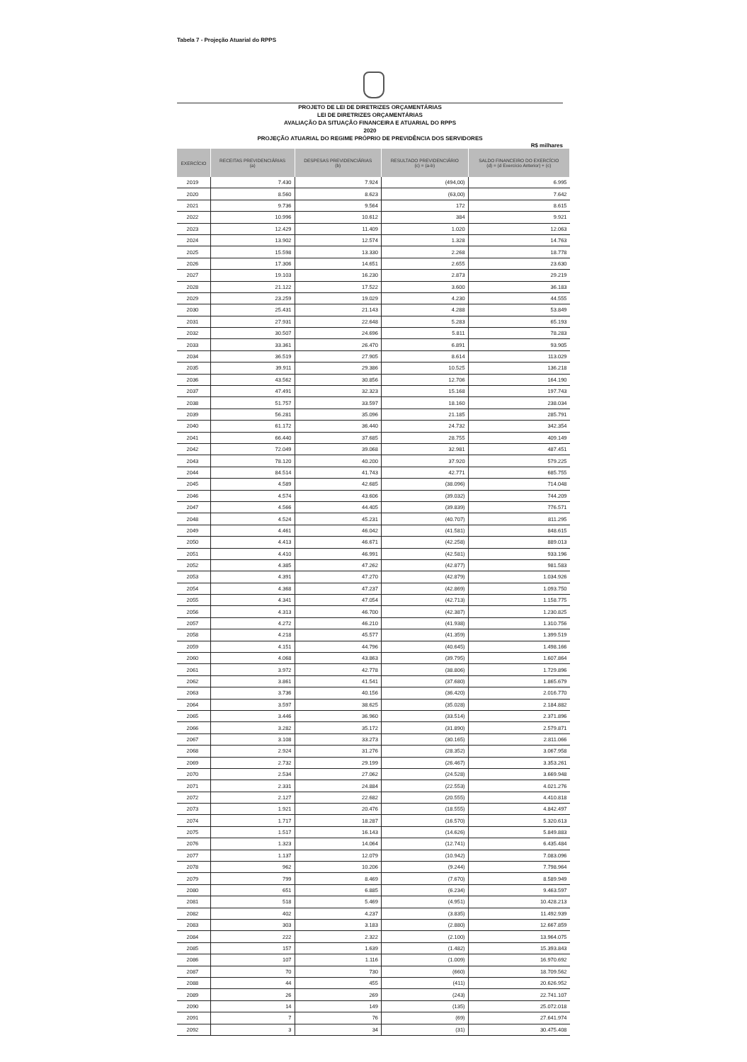Tabela 7 - Projeção Atuarial do RPPS
PROJETO DE LEI DE DIRETRIZES ORÇAMENTÁRIAS
LEI DE DIRETRIZES ORÇAMENTÁRIAS
AVALIAÇÃO DA SITUAÇÃO FINANCEIRA E ATUARIAL DO RPPS
2020
PROJEÇÃO ATUARIAL DO REGIME PRÓPRIO DE PREVIDÊNCIA DOS SERVIDORES
R$ milhares
| EXERCÍCIO | RECEITAS PREVIDENCIÁRIAS (a) | DESPESAS PREVIDENCIÁRIAS (b) | RESULTADO PREVIDENCIÁRIO (c) = (a-b) | SALDO FINANCEIRO DO EXERCÍCIO (d) = (d Exercício Anterior) + (c) |
| --- | --- | --- | --- | --- |
| 2019 | 7.430 | 7.924 | (494,00) | 6.995 |
| 2020 | 8.560 | 8.623 | (63,00) | 7.642 |
| 2021 | 9.736 | 9.564 | 172 | 8.615 |
| 2022 | 10.996 | 10.612 | 384 | 9.921 |
| 2023 | 12.429 | 11.409 | 1.020 | 12.063 |
| 2024 | 13.902 | 12.574 | 1.328 | 14.763 |
| 2025 | 15.598 | 13.330 | 2.268 | 18.778 |
| 2026 | 17.306 | 14.651 | 2.655 | 23.630 |
| 2027 | 19.103 | 16.230 | 2.873 | 29.219 |
| 2028 | 21.122 | 17.522 | 3.600 | 36.183 |
| 2029 | 23.259 | 19.029 | 4.230 | 44.555 |
| 2030 | 25.431 | 21.143 | 4.288 | 53.849 |
| 2031 | 27.931 | 22.648 | 5.283 | 65.193 |
| 2032 | 30.507 | 24.696 | 5.811 | 78.283 |
| 2033 | 33.361 | 26.470 | 6.891 | 93.905 |
| 2034 | 36.519 | 27.905 | 8.614 | 113.029 |
| 2035 | 39.911 | 29.386 | 10.525 | 136.218 |
| 2036 | 43.562 | 30.856 | 12.706 | 164.190 |
| 2037 | 47.491 | 32.323 | 15.168 | 197.743 |
| 2038 | 51.757 | 33.597 | 18.160 | 238.034 |
| 2039 | 56.281 | 35.096 | 21.185 | 285.791 |
| 2040 | 61.172 | 36.440 | 24.732 | 342.354 |
| 2041 | 66.440 | 37.685 | 28.755 | 409.149 |
| 2042 | 72.049 | 39.068 | 32.981 | 487.451 |
| 2043 | 78.120 | 40.200 | 37.920 | 579.225 |
| 2044 | 84.514 | 41.743 | 42.771 | 685.755 |
| 2045 | 4.589 | 42.685 | (38.096) | 714.048 |
| 2046 | 4.574 | 43.606 | (39.032) | 744.209 |
| 2047 | 4.566 | 44.405 | (39.839) | 776.571 |
| 2048 | 4.524 | 45.231 | (40.707) | 811.295 |
| 2049 | 4.461 | 46.042 | (41.581) | 848.615 |
| 2050 | 4.413 | 46.671 | (42.258) | 889.013 |
| 2051 | 4.410 | 46.991 | (42.581) | 933.196 |
| 2052 | 4.385 | 47.262 | (42.877) | 981.583 |
| 2053 | 4.391 | 47.270 | (42.879) | 1.034.926 |
| 2054 | 4.368 | 47.237 | (42.869) | 1.093.750 |
| 2055 | 4.341 | 47.054 | (42.713) | 1.158.775 |
| 2056 | 4.313 | 46.700 | (42.387) | 1.230.825 |
| 2057 | 4.272 | 46.210 | (41.938) | 1.310.756 |
| 2058 | 4.218 | 45.577 | (41.359) | 1.399.519 |
| 2059 | 4.151 | 44.796 | (40.645) | 1.498.166 |
| 2060 | 4.068 | 43.863 | (39.795) | 1.607.864 |
| 2061 | 3.972 | 42.778 | (38.806) | 1.729.896 |
| 2062 | 3.861 | 41.541 | (37.680) | 1.865.679 |
| 2063 | 3.736 | 40.156 | (36.420) | 2.016.770 |
| 2064 | 3.597 | 38.625 | (35.028) | 2.184.882 |
| 2065 | 3.446 | 36.960 | (33.514) | 2.371.896 |
| 2066 | 3.282 | 35.172 | (31.890) | 2.579.871 |
| 2067 | 3.108 | 33.273 | (30.165) | 2.811.066 |
| 2068 | 2.924 | 31.276 | (28.352) | 3.067.958 |
| 2069 | 2.732 | 29.199 | (26.467) | 3.353.261 |
| 2070 | 2.534 | 27.062 | (24.528) | 3.669.948 |
| 2071 | 2.331 | 24.884 | (22.553) | 4.021.276 |
| 2072 | 2.127 | 22.682 | (20.555) | 4.410.818 |
| 2073 | 1.921 | 20.476 | (18.555) | 4.842.497 |
| 2074 | 1.717 | 18.287 | (16.570) | 5.320.613 |
| 2075 | 1.517 | 16.143 | (14.626) | 5.849.883 |
| 2076 | 1.323 | 14.064 | (12.741) | 6.435.484 |
| 2077 | 1.137 | 12.079 | (10.942) | 7.083.096 |
| 2078 | 962 | 10.206 | (9.244) | 7.798.964 |
| 2079 | 799 | 8.469 | (7.670) | 8.589.949 |
| 2080 | 651 | 6.885 | (6.234) | 9.463.597 |
| 2081 | 518 | 5.469 | (4.951) | 10.428.213 |
| 2082 | 402 | 4.237 | (3.835) | 11.492.939 |
| 2083 | 303 | 3.183 | (2.880) | 12.667.859 |
| 2084 | 222 | 2.322 | (2.100) | 13.964.075 |
| 2085 | 157 | 1.639 | (1.482) | 15.393.843 |
| 2086 | 107 | 1.116 | (1.009) | 16.970.692 |
| 2087 | 70 | 730 | (660) | 18.709.562 |
| 2088 | 44 | 455 | (411) | 20.626.952 |
| 2089 | 26 | 269 | (243) | 22.741.107 |
| 2090 | 14 | 149 | (135) | 25.072.018 |
| 2091 | 7 | 76 | (69) | 27.641.974 |
| 2092 | 3 | 34 | (31) | 30.475.408 |